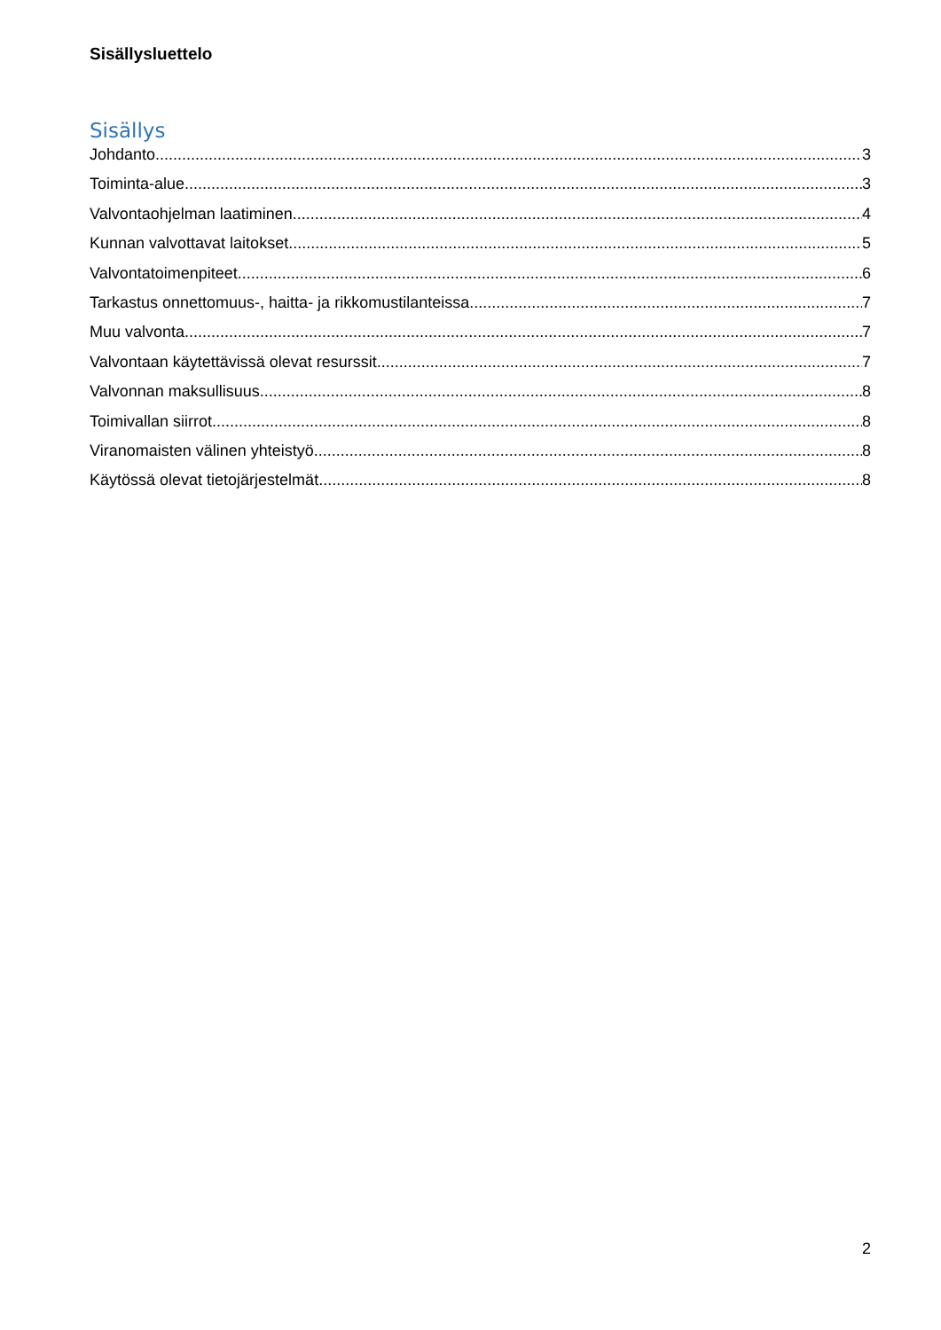Sisällysluettelo
Sisällys
Johdanto 3
Toiminta-alue 3
Valvontaohjelman laatiminen 4
Kunnan valvottavat laitokset 5
Valvontatoimenpiteet 6
Tarkastus onnettomuus-, haitta- ja rikkomustilanteissa 7
Muu valvonta 7
Valvontaan käytettävissä olevat resurssit 7
Valvonnan maksullisuus 8
Toimivallan siirrot 8
Viranomaisten välinen yhteistyö 8
Käytössä olevat tietojärjestelmät 8
2